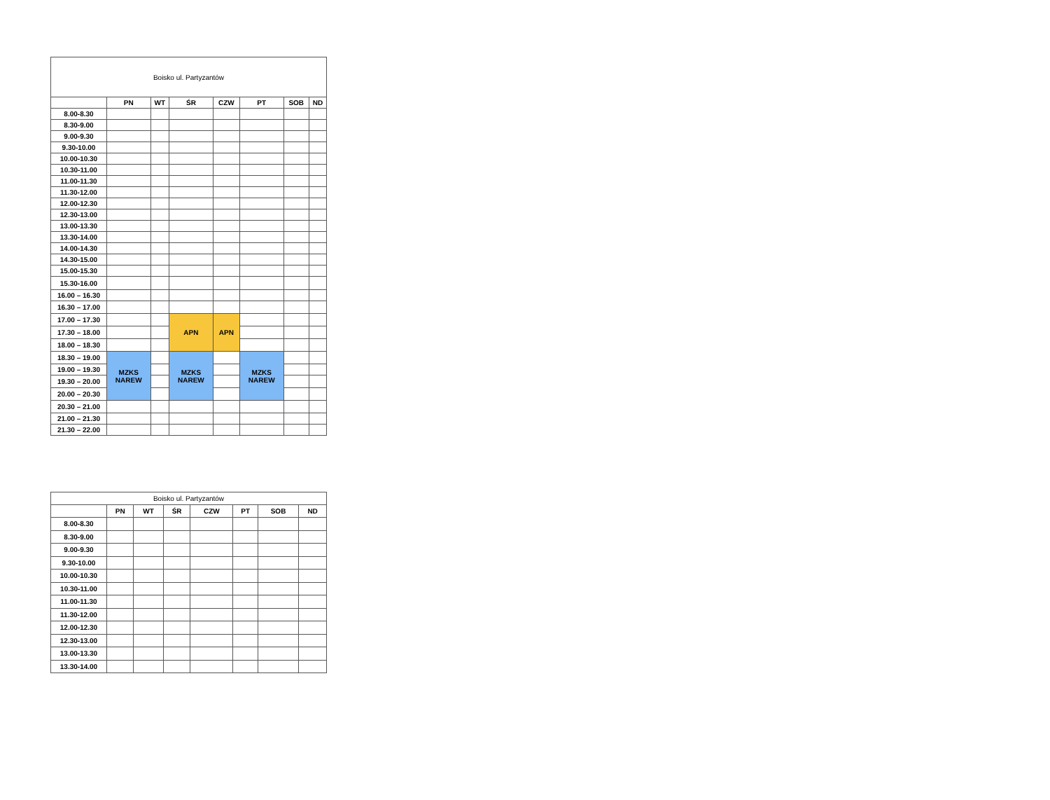| Boisko ul. Partyzantów | | | | | | | |
| --- | --- | --- | --- | --- | --- | --- | --- |
| | PN | WT | ŚR | CZW | PT | SOB | ND |
| 8.00-8.30 | | | | | | | |
| 8.30-9.00 | | | | | | | |
| 9.00-9.30 | | | | | | | |
| 9.30-10.00 | | | | | | | |
| 10.00-10.30 | | | | | | | |
| 10.30-11.00 | | | | | | | |
| 11.00-11.30 | | | | | | | |
| 11.30-12.00 | | | | | | | |
| 12.00-12.30 | | | | | | | |
| 12.30-13.00 | | | | | | | |
| 13.00-13.30 | | | | | | | |
| 13.30-14.00 | | | | | | | |
| 14.00-14.30 | | | | | | | |
| 14.30-15.00 | | | | | | | |
| 15.00-15.30 | | | | | | | |
| 15.30-16.00 | | | | | | | |
| 16.00 – 16.30 | | | | | | | |
| 16.30 – 17.00 | | | | | | | |
| 17.00 – 17.30 | | | APN | APN | | | |
| 17.30 – 18.00 | | | | | | | |
| 18.00 – 18.30 | | | | | | | |
| 18.30 – 19.00 | MZKS NAREW | | MZKS NAREW | | MZKS NAREW | | |
| 19.00 – 19.30 | | | | | | | |
| 19.30 – 20.00 | | | | | | | |
| 20.00 – 20.30 | | | | | | | |
| 20.30 – 21.00 | | | | | | | |
| 21.00 – 21.30 | | | | | | | |
| 21.30 – 22.00 | | | | | | | |
| Boisko ul. Partyzantów | | | | | | | |
| --- | --- | --- | --- | --- | --- | --- | --- |
| | PN | WT | ŚR | CZW | PT | SOB | ND |
| 8.00-8.30 | | | | | | | |
| 8.30-9.00 | | | | | | | |
| 9.00-9.30 | | | | | | | |
| 9.30-10.00 | | | | | | | |
| 10.00-10.30 | | | | | | | |
| 10.30-11.00 | | | | | | | |
| 11.00-11.30 | | | | | | | |
| 11.30-12.00 | | | | | | | |
| 12.00-12.30 | | | | | | | |
| 12.30-13.00 | | | | | | | |
| 13.00-13.30 | | | | | | | |
| 13.30-14.00 | | | | | | | |